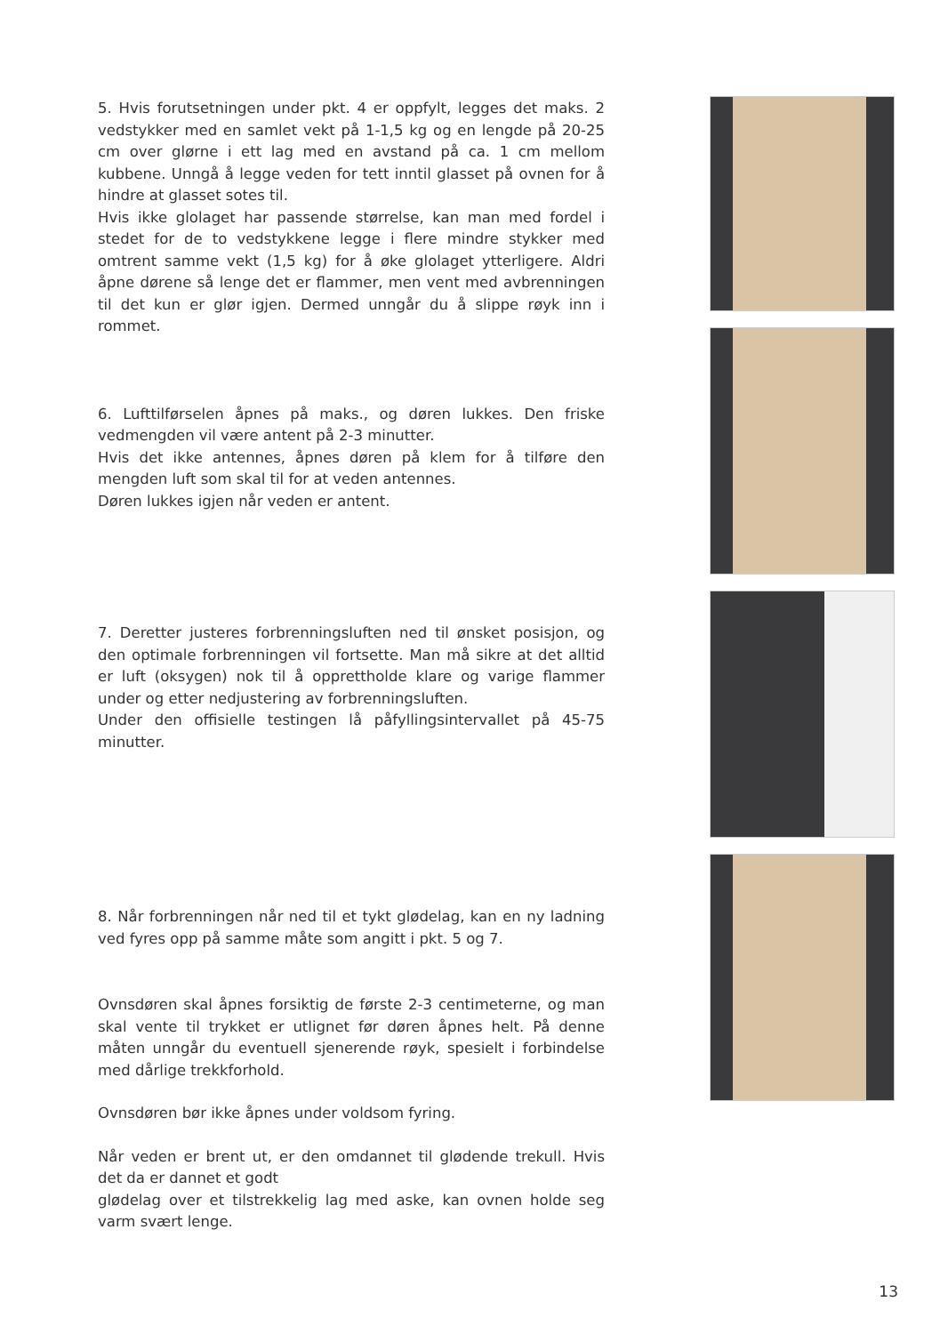5. Hvis forutsetningen under pkt. 4 er oppfylt, legges det maks. 2 vedstykker med en samlet vekt på 1-1,5 kg og en lengde på 20-25 cm over glørne i ett lag med en avstand på ca. 1 cm mellom kubbene. Unngå å legge veden for tett inntil glasset på ovnen for å hindre at glasset sotes til.
Hvis ikke glolaget har passende størrelse, kan man med fordel i stedet for de to vedstykkene legge i flere mindre stykker med omtrent samme vekt (1,5 kg) for å øke glolaget ytterligere. Aldri åpne dørene så lenge det er flammer, men vent med avbrenningen til det kun er glør igjen. Dermed unngår du å slippe røyk inn i rommet.
6. Lufttilførselen åpnes på maks., og døren lukkes. Den friske vedmengden vil være antent på 2-3 minutter.
Hvis det ikke antennes, åpnes døren på klem for å tilføre den mengden luft som skal til for at veden antennes.
Døren lukkes igjen når veden er antent.
7. Deretter justeres forbrenningsluften ned til ønsket posisjon, og den optimale forbrenningen vil fortsette. Man må sikre at det alltid er luft (oksygen) nok til å opprettholde klare og varige flammer under og etter nedjustering av forbrenningsluften.
Under den offisielle testingen lå påfyllingsintervallet på 45-75 minutter.
8. Når forbrenningen når ned til et tykt glødelag, kan en ny ladning ved fyres opp på samme måte som angitt i pkt. 5 og 7.
Ovnsdøren skal åpnes forsiktig de første 2-3 centimeterne, og man skal vente til trykket er utlignet før døren åpnes helt. På denne måten unngår du eventuell sjenerende røyk, spesielt i forbindelse med dårlige trekkforhold.
Ovnsdøren bør ikke åpnes under voldsom fyring.
Når veden er brent ut, er den omdannet til glødende trekull. Hvis det da er dannet et godt
glødelag over et tilstrekkelig lag med aske, kan ovnen holde seg varm svært lenge.
13